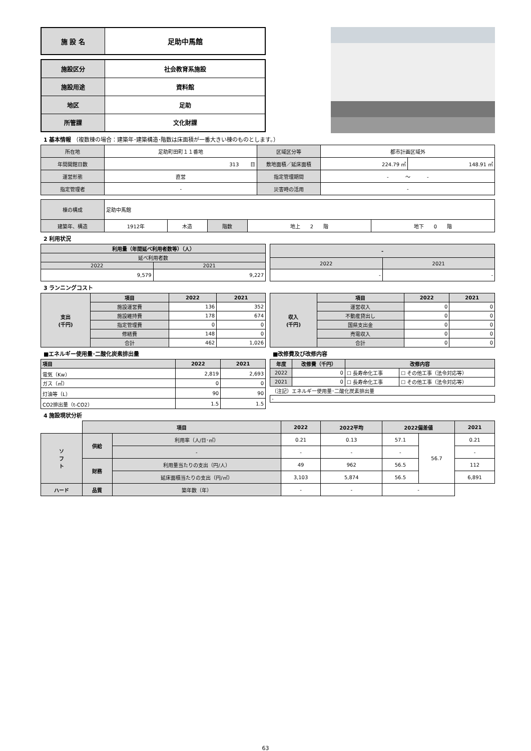| 施 設 名 | 足助中馬館 |
| 施設区分 | 社会教育系施設 |
| 施設用途 | 資料館 |
| 地区 | 足助 |
| 所管課 | 文化財課 |
1 基本情報 （複数棟の場合：建築年･建築構造･階数は床面積が一番大きい棟のものとします。）
| 所在地 | 足助町田町１１番地 | 区域区分等 | 都市計画区域外 | |
| 年間開館日数 | 313 日 | 敷地面積／延床面積 | 224.79 ㎡ | 148.91 ㎡ |
| 運営形態 | 直営 | 指定管理期間 | - ～ - | |
| 指定管理者 | - | 災害時の活用 | - | |
| 棟の構成 | 足助中馬館 | | | | |
| 建築年、構造 | 1912年 | 木造 | 階数 | 地上 2 階 | 地下 0 階 |
2 利用状況
| 利用量（年間延べ利用者数等）（人） | |
| 延べ利用者数 | |
| 2022 | 2021 |
| 9,579 | 9,227 |
| - | |
| 2022 | 2021 |
| - | - |
3 ランニングコスト
| 支出 (千円) | 項目 | 2022 | 2021 |
| | 施設運営費 | 136 | 352 |
| | 施設維持費 | 178 | 674 |
| | 指定管理費 | 0 | 0 |
| | 修繕費 | 148 | 0 |
| | 合計 | 462 | 1,026 |
| 収入 (千円) | 項目 | 2022 | 2021 |
| | 運営収入 | 0 | 0 |
| | 不動産貸出し | 0 | 0 |
| | 国県支出金 | 0 | 0 |
| | 売電収入 | 0 | 0 |
| | 合計 | 0 | 0 |
■エネルギー使用量･二酸化炭素排出量
| 項目 | 2022 | 2021 |
| --- | --- | --- |
| 電気（Kw） | 2,819 | 2,693 |
| ガス（㎥） | 0 | 0 |
| 灯油等（L） | 90 | 90 |
| CO2排出量（t-CO2） | 1.5 | 1.5 |
■改修費及び改修内容
| 年度 | 改修費（千円） | 改修内容 | |
| --- | --- | --- | --- |
| 2022 | 0 | ☐ 長寿命化工事 | ☐ その他工事（法令対応等） |
| 2021 | 0 | ☐ 長寿命化工事 | ☐ その他工事（法令対応等） |
| （注記）エネルギー使用量･二酸化炭素排出量 | | | |
| - | | | |
4 施設現状分析
| | 項目 | | 2022 | 2022平均 | 2022偏差値 | | 2021 |
| ソ フ ト | 供給 | 利用率（人/日･㎡） | 0.21 | 0.13 | 57.1 | 56.7 | 0.21 |
| | | - | - | - | - | | - |
| | 財務 | 利用量当たりの支出（円/人） | 49 | 962 | 56.5 | | 112 |
| | | 延床面積当たりの支出（円/㎡） | 3,103 | 5,874 | 56.5 | | 6,891 |
| ハード | 品質 | 築年数（年） | - | - | - | | |
63